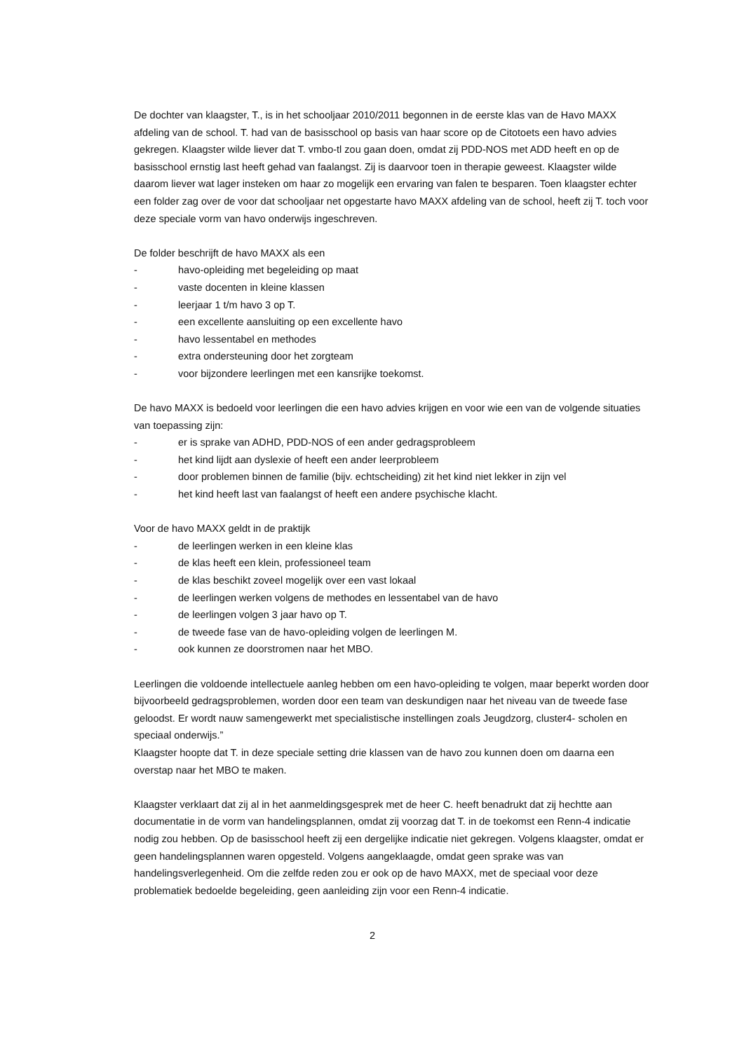De dochter van klaagster, T., is in het schooljaar 2010/2011 begonnen in de eerste klas van de Havo MAXX afdeling van de school. T. had van de basisschool op basis van haar score op de Citotoets een havo advies gekregen. Klaagster wilde liever dat T. vmbo-tl zou gaan doen, omdat zij PDD-NOS met ADD heeft en op de basisschool ernstig last heeft gehad van faalangst. Zij is daarvoor toen in therapie geweest. Klaagster wilde daarom liever wat lager insteken om haar zo mogelijk een ervaring van falen te besparen. Toen klaagster echter een folder zag over de voor dat schooljaar net opgestarte havo MAXX afdeling van de school, heeft zij T. toch voor deze speciale vorm van havo onderwijs ingeschreven.
De folder beschrijft de havo MAXX als een
- havo-opleiding met begeleiding op maat
- vaste docenten in kleine klassen
- leerjaar 1 t/m havo 3 op T.
- een excellente aansluiting op een excellente havo
- havo lessentabel en methodes
- extra ondersteuning door het zorgteam
- voor bijzondere leerlingen met een kansrijke toekomst.
De havo MAXX is bedoeld voor leerlingen die een havo advies krijgen en voor wie een van de volgende situaties van toepassing zijn:
- er is sprake van ADHD, PDD-NOS of een ander gedragsprobleem
- het kind lijdt aan dyslexie of heeft een ander leerprobleem
- door problemen binnen de familie (bijv. echtscheiding) zit het kind niet lekker in zijn vel
- het kind heeft last van faalangst of heeft een andere psychische klacht.
Voor de havo MAXX geldt in de praktijk
- de leerlingen werken in een kleine klas
- de klas heeft een klein, professioneel team
- de klas beschikt zoveel mogelijk over een vast lokaal
- de leerlingen werken volgens de methodes en lessentabel van de havo
- de leerlingen volgen 3 jaar havo op T.
- de tweede fase van de havo-opleiding volgen de leerlingen M.
- ook kunnen ze doorstromen naar het MBO.
Leerlingen die voldoende intellectuele aanleg hebben om een havo-opleiding te volgen, maar beperkt worden door bijvoorbeeld gedragsproblemen, worden door een team van deskundigen naar het niveau van de tweede fase geloodst. Er wordt nauw samengewerkt met specialistische instellingen zoals Jeugdzorg, cluster4- scholen en speciaal onderwijs.”
Klaagster hoopte dat T. in deze speciale setting drie klassen van de havo zou kunnen doen om daarna een overstap naar het MBO te maken.
Klaagster verklaart dat zij al in het aanmeldingsgesprek met de heer C. heeft benadrukt dat zij hechtte aan documentatie in de vorm van handelingsplannen, omdat zij voorzag dat T. in de toekomst een Renn-4 indicatie nodig zou hebben. Op de basisschool heeft zij een dergelijke indicatie niet gekregen. Volgens klaagster, omdat er geen handelingsplannen waren opgesteld. Volgens aangeklaagde, omdat geen sprake was van handelingsverlegenheid. Om die zelfde reden zou er ook op de havo MAXX, met de speciaal voor deze problematiek bedoelde begeleiding, geen aanleiding zijn voor een Renn-4 indicatie.
2